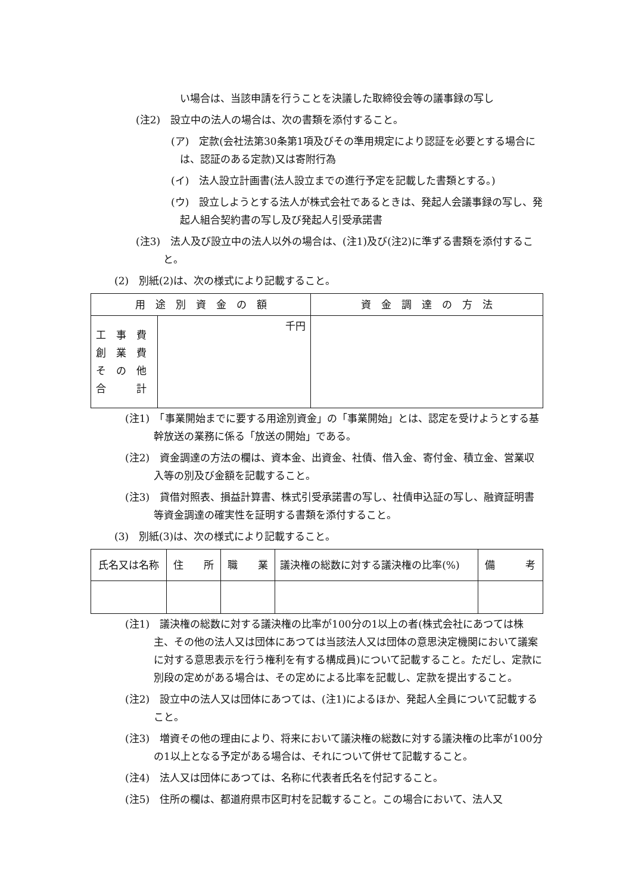い場合は、当該申請を行うことを決議した取締役会等の議事録の写し
(注2)　設立中の法人の場合は、次の書類を添付すること。
(ア)　定款(会社法第30条第1項及びその準用規定により認証を必要とする場合には、認証のある定款)又は寄附行為
(イ)　法人設立計画書(法人設立までの進行予定を記載した書類とする。)
(ウ)　設立しようとする法人が株式会社であるときは、発起人会議事録の写し、発起人組合契約書の写し及び発起人引受承諾書
(注3)　法人及び設立中の法人以外の場合は、(注1)及び(注2)に準ずる書類を添付すること。
(2)　別紙(2)は、次の様式により記載すること。
| 用 途 別 資 金 の 額 | | 資 金 調 達 の 方 法 |
| --- | --- | --- |
| 工 事 費 創 業 費 そ の 他 合 計 | 千円 | |
(注1)　「事業開始までに要する用途別資金」の「事業開始」とは、認定を受けようとする基幹放送の業務に係る「放送の開始」である。
(注2)　資金調達の方法の欄は、資本金、出資金、社債、借入金、寄付金、積立金、営業収入等の別及び金額を記載すること。
(注3)　貸借対照表、損益計算書、株式引受承諾書の写し、社債申込証の写し、融資証明書等資金調達の確実性を証明する書類を添付すること。
(3)　別紙(3)は、次の様式により記載すること。
| 氏名又は名称 | 住 所 | 職 業 | 議決権の総数に対する議決権の比率(%) | 備 考 |
| --- | --- | --- | --- | --- |
(注1)　議決権の総数に対する議決権の比率が100分の1以上の者(株式会社にあつては株主、その他の法人又は団体にあつては当該法人又は団体の意思決定機関において議案に対する意思表示を行う権利を有する構成員)について記載すること。ただし、定款に別段の定めがある場合は、その定めによる比率を記載し、定款を提出すること。
(注2)　設立中の法人又は団体にあつては、(注1)によるほか、発起人全員について記載すること。
(注3)　増資その他の理由により、将来において議決権の総数に対する議決権の比率が100分の1以上となる予定がある場合は、それについて併せて記載すること。
(注4)　法人又は団体にあつては、名称に代表者氏名を付記すること。
(注5)　住所の欄は、都道府県市区町村を記載すること。この場合において、法人又